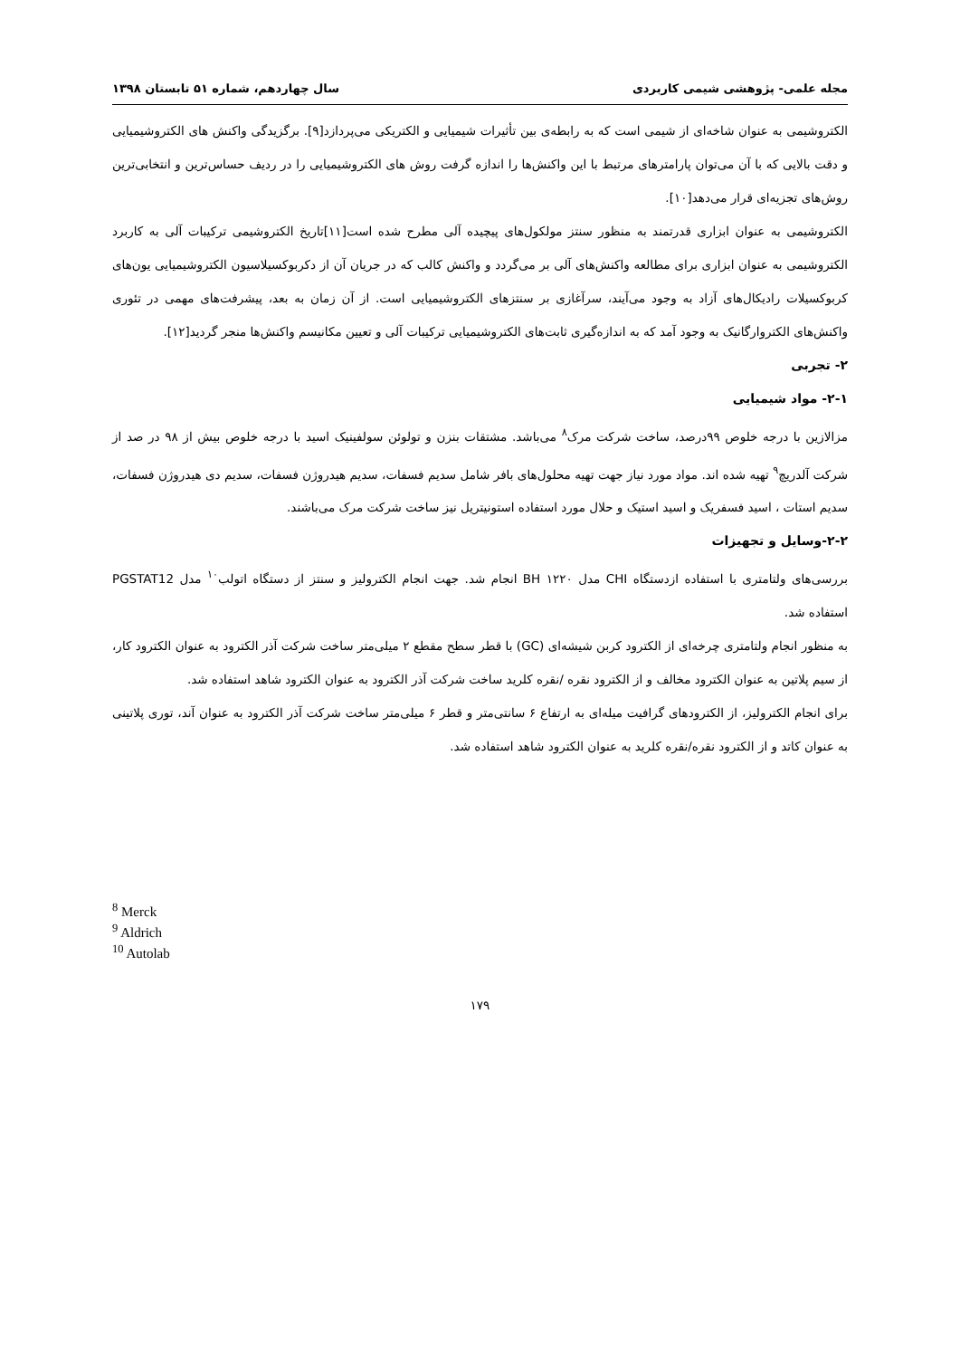مجله علمی- پژوهشی شیمی کاربردی سال چهاردهم، شماره ۵۱ تابستان ۱۳۹۸
الکتروشیمی به عنوان شاخه‌ای از شیمی است که به رابطه‌ی بین تأثیرات شیمیایی و الکتریکی می‌پردازد[۹]. برگزیدگی واکنش های الکتروشیمیایی و دقت بالایی که با آن می‌توان پارامترهای مرتبط با این واکنش‌ها را اندازه گرفت روش های الکتروشیمیایی را در ردیف حساس‌ترین و انتخابی‌ترین روش‌های تجزیه‌ای قرار می‌دهد[۱۰].
الکتروشیمی به عنوان ابزاری قدرتمند به منظور سنتز مولکول‌های پیچیده آلی مطرح شده است[۱۱]تاریخ الکتروشیمی ترکیبات آلی به کاربرد الکتروشیمی به عنوان ابزاری برای مطالعه واکنش‌های آلی بر می‌گردد و واکنش کالب که در جریان آن از دکربوکسیلاسیون الکتروشیمیایی یون‌های کربوکسیلات رادیکال‌های آزاد به وجود می‌آیند، سرآغازی بر سنتزهای الکتروشیمیایی است. از آن زمان به بعد، پیشرفت‌های مهمی در تئوری واکنش‌های الکتروارگانیک به وجود آمد که به اندازه‌گیری ثابت‌های الکتروشیمیایی ترکیبات آلی و تعیین مکانیسم واکنش‌ها منجر گردید[۱۲].
۲- تجربی
۲-۱- مواد شیمیایی
مزالازین با درجه خلوص ۹۹درصد، ساخت شرکت مرک<sup>۸</sup> می‌باشد. مشتقات بنزن و تولوئن سولفینیک اسید با درجه خلوص بیش از ۹۸ در صد از شرکت آلدریچ<sup>۹</sup> تهیه شده اند. مواد مورد نیاز جهت تهیه محلول‌های بافر شامل سدیم فسفات، سدیم هیدروژن فسفات، سدیم دی هیدروژن فسفات، سدیم استات ، اسید فسفریک و اسید استیک و حلال مورد استفاده استونیتریل نیز ساخت شرکت مرک می‌باشند.
۲-۲-وسایل و تجهیزات
بررسی‌های ولتامتری با استفاده ازدستگاه CHI مدل BH ۱۲۲۰ انجام شد. جهت انجام الکترولیز و سنتز از دستگاه اتولب<sup>۱۰</sup> مدل PGSTAT12 استفاده شد.
به منظور انجام ولتامتری چرخه‌ای از الکترود کربن شیشه‌ای (GC) با قطر سطح مقطع ۲ میلی‌متر ساخت شرکت آذر الکترود به عنوان الکترود کار، از سیم پلاتین به عنوان الکترود مخالف و از الکترود نقره /نقره کلرید ساخت شرکت آذر الکترود به عنوان الکترود شاهد استفاده شد.
برای انجام الکترولیز، از الکترودهای گرافیت میله‌ای به ارتفاع ۶ سانتی‌متر و قطر ۶ میلی‌متر ساخت شرکت آذر الکترود به عنوان آند، توری پلاتینی به عنوان کاتد و از الکترود نقره/نقره کلرید به عنوان الکترود شاهد استفاده شد.
<sup>8</sup> Merck
<sup>9</sup> Aldrich
<sup>10</sup> Autolab
۱۷۹